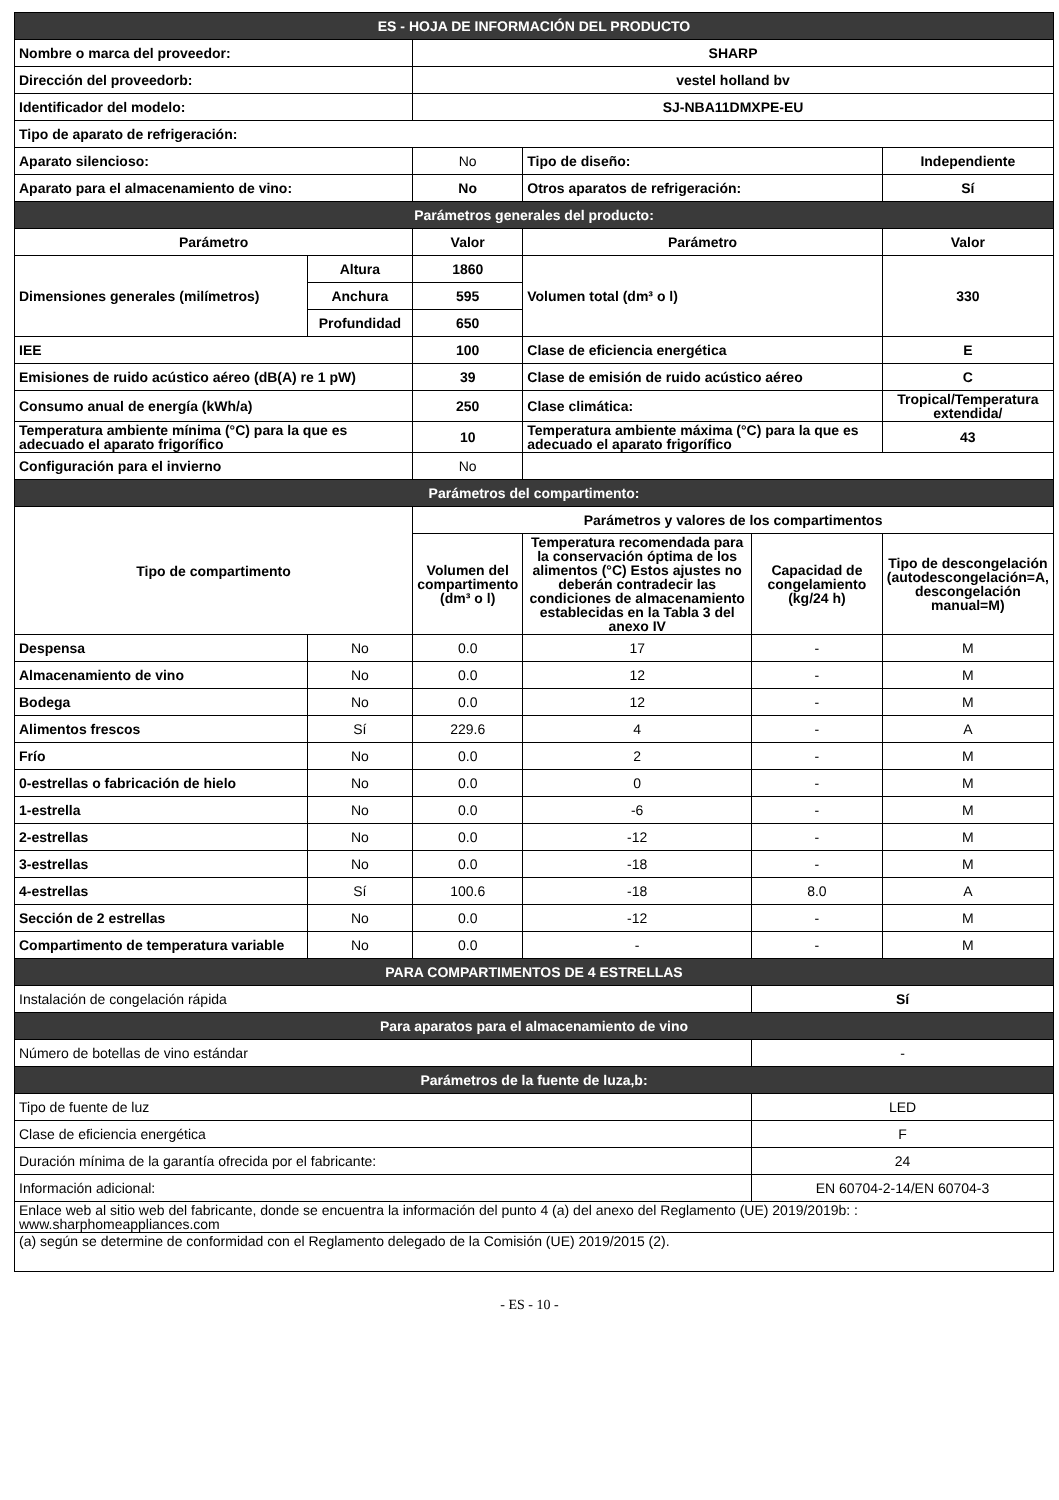| ES - HOJA DE INFORMACIÓN DEL PRODUCTO | | | | | |
| Nombre o marca del proveedor: | | SHARP | | | |
| Dirección del proveedorb: | | vestel holland bv | | | |
| Identificador del modelo: | | SJ-NBA11DMXPE-EU | | | |
| Tipo de aparato de refrigeración: | | | | | |
| Aparato silencioso: | | No | Tipo de diseño: | | Independiente |
| Aparato para el almacenamiento de vino: | | No | Otros aparatos de refrigeración: | | Sí |
| Parámetros generales del producto: | | | | | |
| Parámetro | | Valor | Parámetro | | Valor |
| Dimensiones generales (milímetros) | Altura | 1860 | Volumen total (dm³ o l) | | 330 |
| | Anchura | 595 | | | |
| | Profundidad | 650 | | | |
| IEE | | 100 | Clase de eficiencia energética | | E |
| Emisiones de ruido acústico aéreo (dB(A) re 1 pW) | | 39 | Clase de emisión de ruido acústico aéreo | | C |
| Consumo anual de energía (kWh/a) | | 250 | Clase climática: | | Tropical/Temperatura extendida/ |
| Temperatura ambiente mínima (°C) para la que es adecuado el aparato frigorífico | | 10 | Temperatura ambiente máxima (°C) para la que es adecuado el aparato frigorífico | | 43 |
| Configuración para el invierno | | No | | | |
| Parámetros del compartimento: | | | | | |
| Tipo de compartimento | | Parámetros y valores de los compartimentos | | | |
| | | Volumen del compartimento (dm³ o l) | Temperatura recomendada para la conservación óptima de los alimentos (°C) Estos ajustes no deberán contradecir las condiciones de almacenamiento establecidas en la Tabla 3 del anexo IV | Capacidad de congelamiento (kg/24 h) | Tipo de descongelación (autodescongelación=A, descongelación manual=M) |
| Despensa | No | 0.0 | 17 | - | M |
| Almacenamiento de vino | No | 0.0 | 12 | - | M |
| Bodega | No | 0.0 | 12 | - | M |
| Alimentos frescos | Sí | 229.6 | 4 | - | A |
| Frío | No | 0.0 | 2 | - | M |
| 0-estrellas o fabricación de hielo | No | 0.0 | 0 | - | M |
| 1-estrella | No | 0.0 | -6 | - | M |
| 2-estrellas | No | 0.0 | -12 | - | M |
| 3-estrellas | No | 0.0 | -18 | - | M |
| 4-estrellas | Sí | 100.6 | -18 | 8.0 | A |
| Sección de 2 estrellas | No | 0.0 | -12 | - | M |
| Compartimento de temperatura variable | No | 0.0 | - | - | M |
| PARA COMPARTIMENTOS DE 4 ESTRELLAS | | | | | |
| Instalación de congelación rápida | | | | Sí | |
| Para aparatos para el almacenamiento de vino | | | | | |
| Número de botellas de vino estándar | | | | - | |
| Parámetros de la fuente de luza,b: | | | | | |
| Tipo de fuente de luz | | | | LED | |
| Clase de eficiencia energética | | | | F | |
| Duración mínima de la garantía ofrecida por el fabricante: | | | | 24 | |
| Información adicional: | | | | EN 60704-2-14/EN 60704-3 | |
| Enlace web al sitio web del fabricante, donde se encuentra la información del punto 4 (a) del anexo del Reglamento (UE) 2019/2019b: : www.sharphomeappliances.com | | | | | |
| (a) según se determine de conformidad con el Reglamento delegado de la Comisión (UE) 2019/2015 (2). | | | | | |
- ES - 10 -